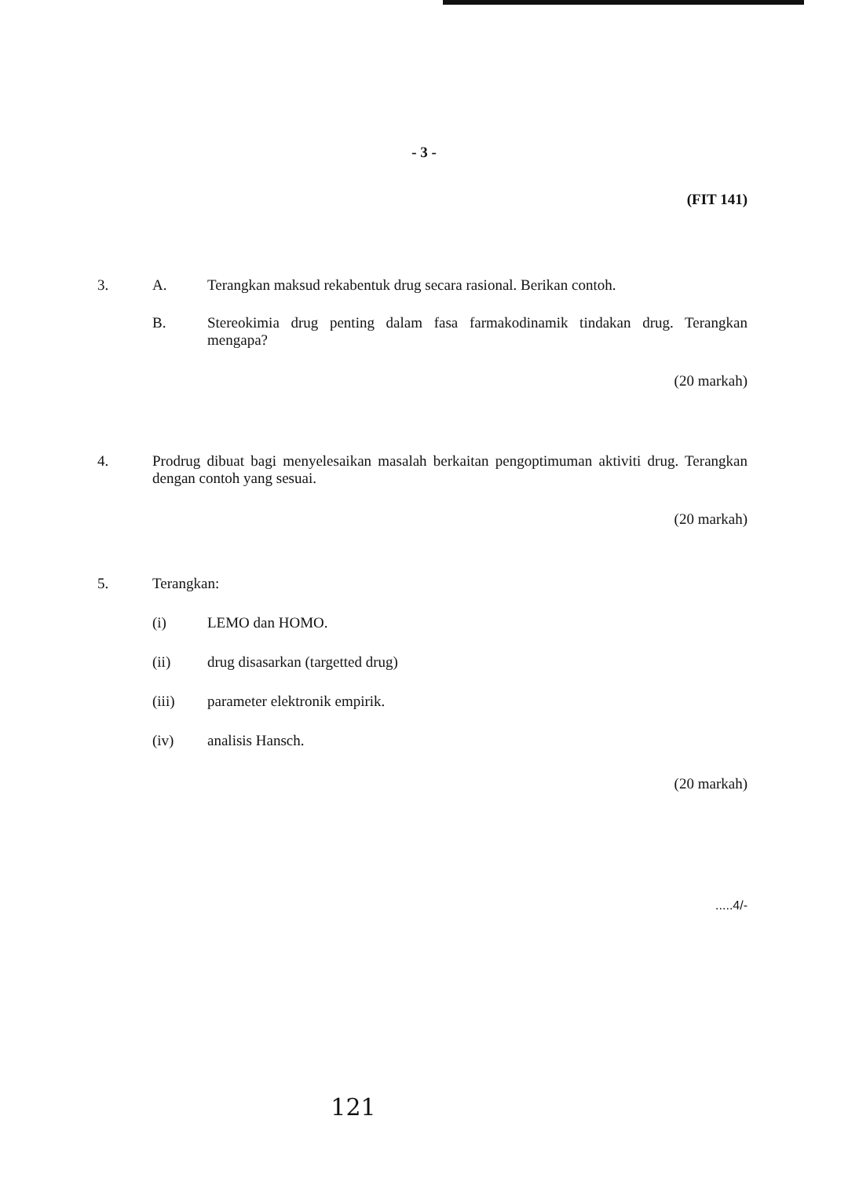- 3 -
(FIT 141)
3. A. Terangkan maksud rekabentuk drug secara rasional. Berikan contoh.
B. Stereokimia drug penting dalam fasa farmakodinamik tindakan drug. Terangkan mengapa?
(20 markah)
4. Prodrug dibuat bagi menyelesaikan masalah berkaitan pengoptimuman aktiviti drug. Terangkan dengan contoh yang sesuai.
(20 markah)
5. Terangkan:
(i) LEMO dan HOMO.
(ii) drug disasarkan (targetted drug)
(iii) parameter elektronik empirik.
(iv) analisis Hansch.
(20 markah)
.....4/-
121